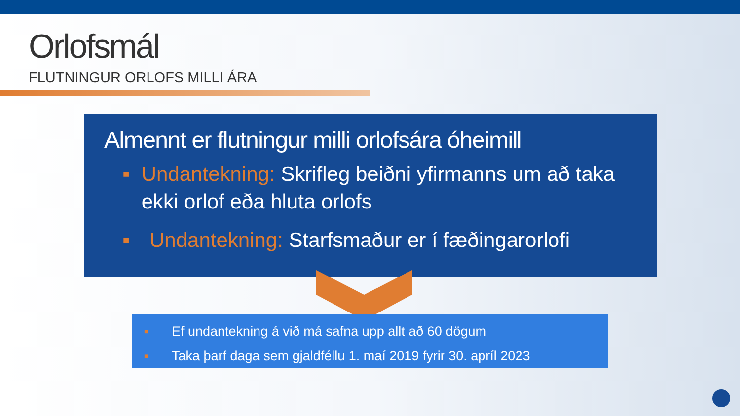Orlofsmál
FLUTNINGUR ORLOFS MILLI ÁRA
Almennt er flutningur milli orlofsára óheimill
■ Undantekning: Skrifleg beiðni yfirmanns um að taka ekki orlof eða hluta orlofs
■ Undantekning: Starfsmaður er í fæðingarorlofi
■ Ef undantekning á við má safna upp allt að 60 dögum
■ Taka þarf daga sem gjaldféllu 1. maí 2019 fyrir 30. apríl 2023